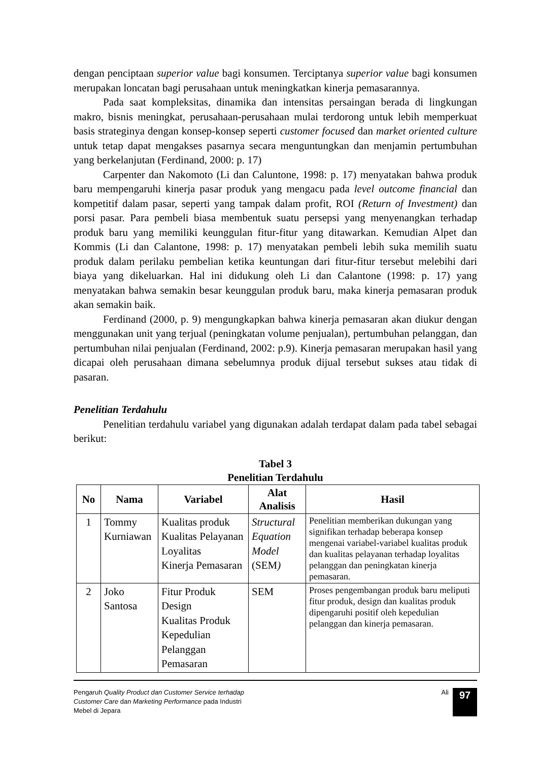dengan penciptaan superior value bagi konsumen. Terciptanya superior value bagi konsumen merupakan loncatan bagi perusahaan untuk meningkatkan kinerja pemasarannya.
Pada saat kompleksitas, dinamika dan intensitas persaingan berada di lingkungan makro, bisnis meningkat, perusahaan-perusahaan mulai terdorong untuk lebih memperkuat basis strateginya dengan konsep-konsep seperti customer focused dan market oriented culture untuk tetap dapat mengakses pasarnya secara menguntungkan dan menjamin pertumbuhan yang berkelanjutan (Ferdinand, 2000: p. 17)
Carpenter dan Nakomoto (Li dan Caluntone, 1998: p. 17) menyatakan bahwa produk baru mempengaruhi kinerja pasar produk yang mengacu pada level outcome financial dan kompetitif dalam pasar, seperti yang tampak dalam profit, ROI (Return of Investment) dan porsi pasar. Para pembeli biasa membentuk suatu persepsi yang menyenangkan terhadap produk baru yang memiliki keunggulan fitur-fitur yang ditawarkan. Kemudian Alpet dan Kommis (Li dan Calantone, 1998: p. 17) menyatakan pembeli lebih suka memilih suatu produk dalam perilaku pembelian ketika keuntungan dari fitur-fitur tersebut melebihi dari biaya yang dikeluarkan. Hal ini didukung oleh Li dan Calantone (1998: p. 17) yang menyatakan bahwa semakin besar keunggulan produk baru, maka kinerja pemasaran produk akan semakin baik.
Ferdinand (2000, p. 9) mengungkapkan bahwa kinerja pemasaran akan diukur dengan menggunakan unit yang terjual (peningkatan volume penjualan), pertumbuhan pelanggan, dan pertumbuhan nilai penjualan (Ferdinand, 2002: p.9). Kinerja pemasaran merupakan hasil yang dicapai oleh perusahaan dimana sebelumnya produk dijual tersebut sukses atau tidak di pasaran.
Penelitian Terdahulu
Penelitian terdahulu variabel yang digunakan adalah terdapat dalam pada tabel sebagai berikut:
Tabel 3
Penelitian Terdahulu
| No | Nama | Variabel | Alat Analisis | Hasil |
| --- | --- | --- | --- | --- |
| 1 | Tommy Kurniawan | Kualitas produk Kualitas Pelayanan Loyalitas Kinerja Pemasaran | Structural Equation Model (SEM ) | Penelitian memberikan dukungan yang signifikan terhadap beberapa konsep mengenai variabel-variabel kualitas produk dan kualitas pelayanan terhadap loyalitas pelanggan dan peningkatan kinerja pemasaran. |
| 2 | Joko Santosa | Fitur Produk Design Kualitas Produk Kepedulian Pelanggan Pemasaran | SEM | Proses pengembangan produk baru meliputi fitur produk, design dan kualitas produk dipengaruhi positif oleh kepedulian pelanggan dan kinerja pemasaran. |
Pengaruh Quality Product dan Customer Service terhadap
Customer Care dan Marketing Performance pada Industri
Mebel di Jepara
Ali
97